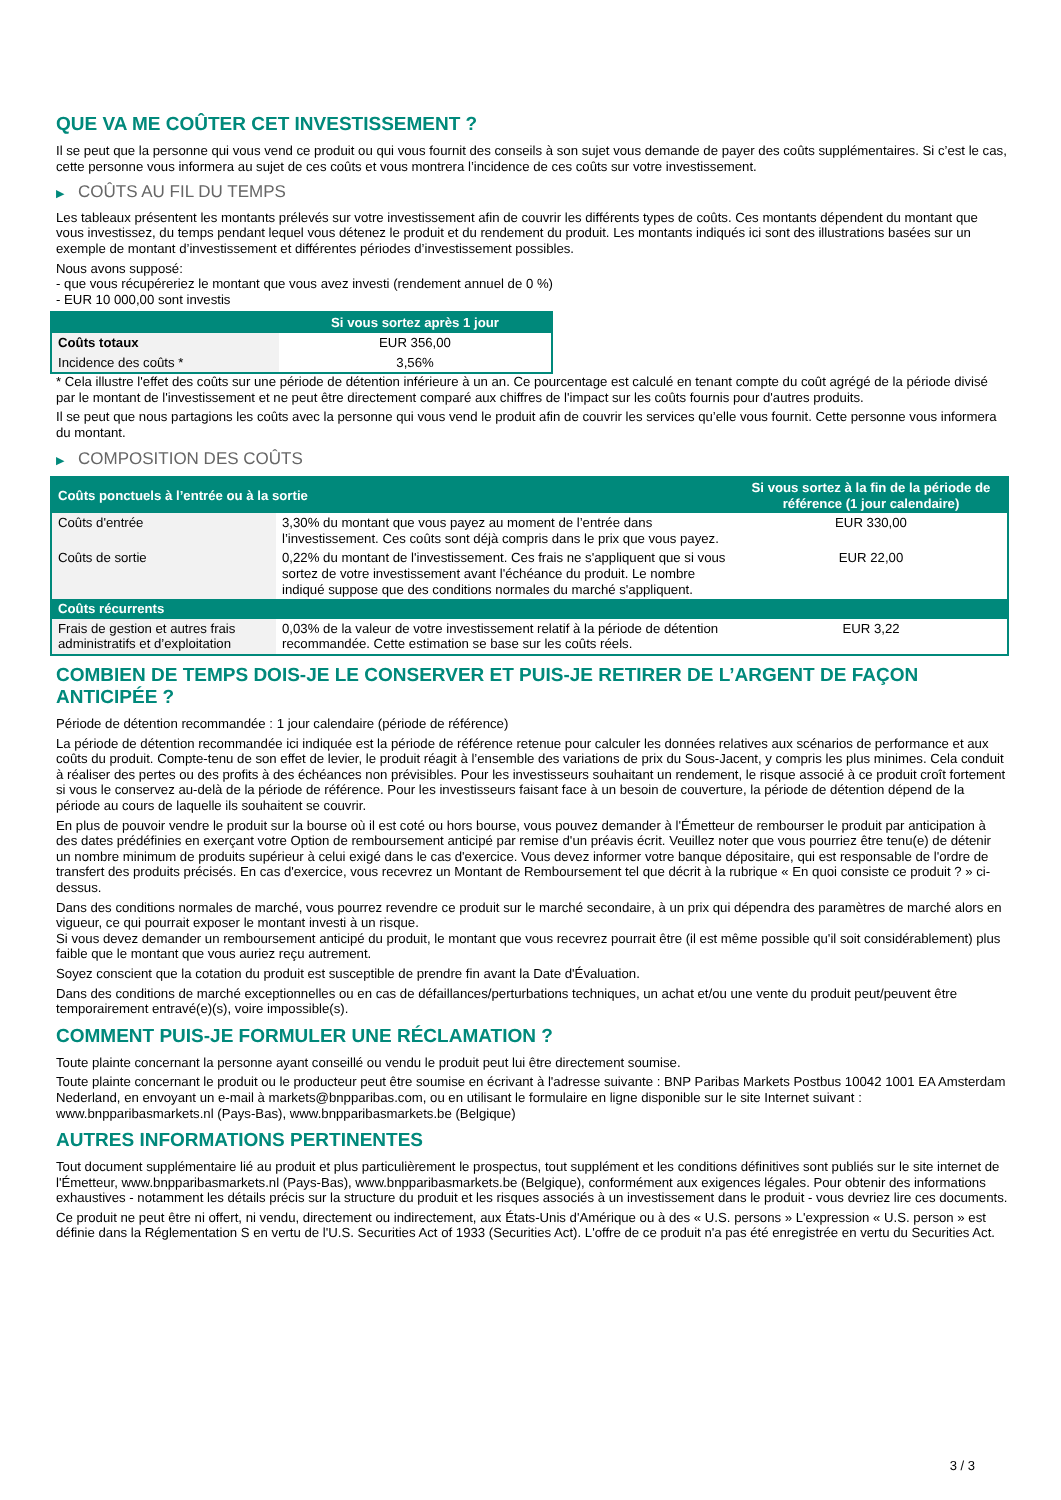QUE VA ME COÛTER CET INVESTISSEMENT ?
Il se peut que la personne qui vous vend ce produit ou qui vous fournit des conseils à son sujet vous demande de payer des coûts supplémentaires. Si c’est le cas, cette personne vous informera au sujet de ces coûts et vous montrera l’incidence de ces coûts sur votre investissement.
▶ COÛTS AU FIL DU TEMPS
Les tableaux présentent les montants prélevés sur votre investissement afin de couvrir les différents types de coûts. Ces montants dépendent du montant que vous investissez, du temps pendant lequel vous détenez le produit et du rendement du produit. Les montants indiqués ici sont des illustrations basées sur un exemple de montant d’investissement et différentes périodes d’investissement possibles.
Nous avons supposé:
- que vous récupéreriez le montant que vous avez investi (rendement annuel de 0 %)
- EUR 10 000,00 sont investis
| | Si vous sortez après 1 jour |
| --- | --- |
| Coûts totaux | EUR 356,00 |
| Incidence des coûts * | 3,56% |
* Cela illustre l'effet des coûts sur une période de détention inférieure à un an. Ce pourcentage est calculé en tenant compte du coût agrégé de la période divisé par le montant de l'investissement et ne peut être directement comparé aux chiffres de l'impact sur les coûts fournis pour d'autres produits.
Il se peut que nous partagions les coûts avec la personne qui vous vend le produit afin de couvrir les services qu’elle vous fournit. Cette personne vous informera du montant.
▶ COMPOSITION DES COÛTS
| Coûts ponctuels à l’entrée ou à la sortie | | Si vous sortez à la fin de la période de référence (1 jour calendaire) |
| --- | --- | --- |
| Coûts d'entrée | 3,30% du montant que vous payez au moment de l’entrée dans l’investissement. Ces coûts sont déjà compris dans le prix que vous payez. | EUR 330,00 |
| Coûts de sortie | 0,22% du montant de l'investissement. Ces frais ne s'appliquent que si vous sortez de votre investissement avant l'échéance du produit. Le nombre indiqué suppose que des conditions normales du marché s'appliquent. | EUR 22,00 |
| Coûts récurrents | | |
| Frais de gestion et autres frais administratifs et d’exploitation | 0,03% de la valeur de votre investissement relatif à la période de détention recommandée. Cette estimation se base sur les coûts réels. | EUR 3,22 |
COMBIEN DE TEMPS DOIS-JE LE CONSERVER ET PUIS-JE RETIRER DE L’ARGENT DE FAÇON ANTICIPÉE ?
Période de détention recommandée : 1 jour calendaire (période de référence)
La période de détention recommandée ici indiquée est la période de référence retenue pour calculer les données relatives aux scénarios de performance et aux coûts du produit. Compte-tenu de son effet de levier, le produit réagit à l’ensemble des variations de prix du Sous-Jacent, y compris les plus minimes. Cela conduit à réaliser des pertes ou des profits à des échéances non prévisibles. Pour les investisseurs souhaitant un rendement, le risque associé à ce produit croît fortement si vous le conservez au-delà de la période de référence. Pour les investisseurs faisant face à un besoin de couverture, la période de détention dépend de la période au cours de laquelle ils souhaitent se couvrir.
En plus de pouvoir vendre le produit sur la bourse où il est coté ou hors bourse, vous pouvez demander à l'Émetteur de rembourser le produit par anticipation à des dates prédéfinies en exerçant votre Option de remboursement anticipé par remise d'un préavis écrit. Veuillez noter que vous pourriez être tenu(e) de détenir un nombre minimum de produits supérieur à celui exigé dans le cas d'exercice. Vous devez informer votre banque dépositaire, qui est responsable de l'ordre de transfert des produits précisés. En cas d'exercice, vous recevrez un Montant de Remboursement tel que décrit à la rubrique « En quoi consiste ce produit ? » ci-dessus.
Dans des conditions normales de marché, vous pourrez revendre ce produit sur le marché secondaire, à un prix qui dépendra des paramètres de marché alors en vigueur, ce qui pourrait exposer le montant investi à un risque.
Si vous devez demander un remboursement anticipé du produit, le montant que vous recevrez pourrait être (il est même possible qu'il soit considérablement) plus faible que le montant que vous auriez reçu autrement.
Soyez conscient que la cotation du produit est susceptible de prendre fin avant la Date d'Évaluation.
Dans des conditions de marché exceptionnelles ou en cas de défaillances/perturbations techniques, un achat et/ou une vente du produit peut/peuvent être temporairement entravé(e)(s), voire impossible(s).
COMMENT PUIS-JE FORMULER UNE RÉCLAMATION ?
Toute plainte concernant la personne ayant conseillé ou vendu le produit peut lui être directement soumise.
Toute plainte concernant le produit ou le producteur peut être soumise en écrivant à l'adresse suivante : BNP Paribas Markets Postbus 10042 1001 EA Amsterdam Nederland, en envoyant un e-mail à markets@bnpparibas.com, ou en utilisant le formulaire en ligne disponible sur le site Internet suivant : www.bnpparibasmarkets.nl (Pays-Bas), www.bnpparibasmarkets.be (Belgique)
AUTRES INFORMATIONS PERTINENTES
Tout document supplémentaire lié au produit et plus particulièrement le prospectus, tout supplément et les conditions définitives sont publiés sur le site internet de l'Émetteur, www.bnpparibasmarkets.nl (Pays-Bas), www.bnpparibasmarkets.be (Belgique), conformément aux exigences légales. Pour obtenir des informations exhaustives - notamment les détails précis sur la structure du produit et les risques associés à un investissement dans le produit - vous devriez lire ces documents.
Ce produit ne peut être ni offert, ni vendu, directement ou indirectement, aux États-Unis d'Amérique ou à des « U.S. persons » L'expression « U.S. person » est définie dans la Réglementation S en vertu de l'U.S. Securities Act of 1933 (Securities Act). L'offre de ce produit n'a pas été enregistrée en vertu du Securities Act.
3 / 3